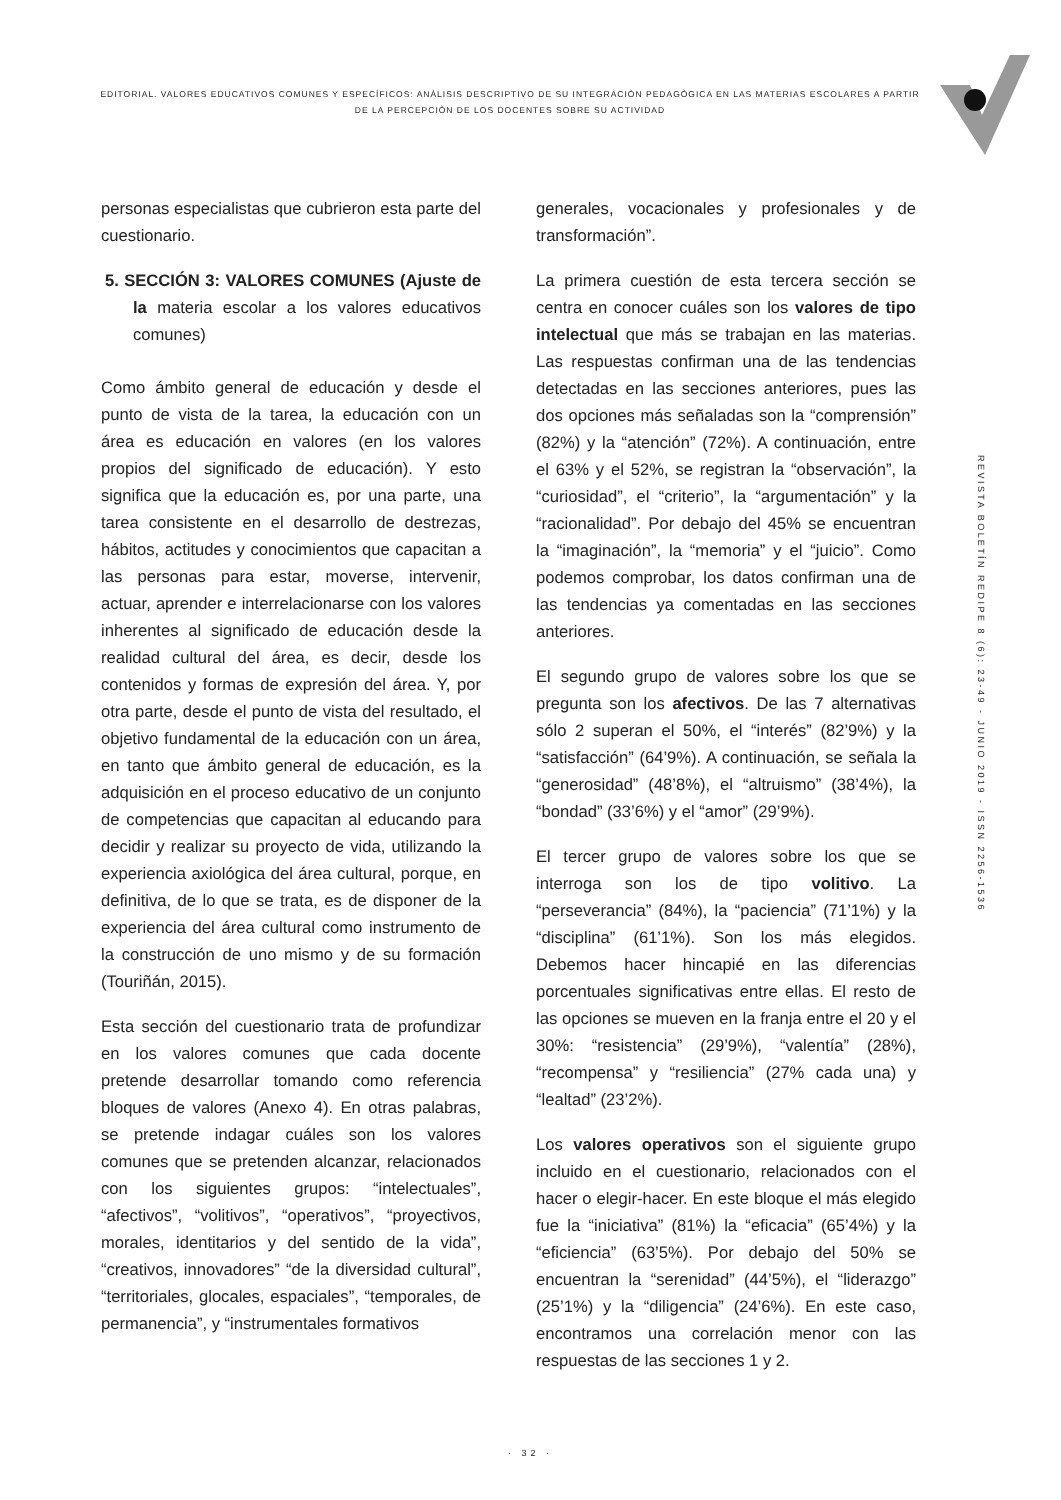EDITORIAL. VALORES EDUCATIVOS COMUNES Y ESPECÍFICOS: ANÀLISIS DESCRIPTIVO DE SU INTEGRACIÒN PEDAGÒGICA EN LAS MATERIAS ESCOLARES A PARTIR DE LA PERCEPCIÒN DE LOS DOCENTES SOBRE SU ACTIVIDAD
personas especialistas que cubrieron esta parte del cuestionario.
5. SECCIÓN 3: VALORES COMUNES (Ajuste de la materia escolar a los valores educativos comunes)
Como ámbito general de educación y desde el punto de vista de la tarea, la educación con un área es educación en valores (en los valores propios del significado de educación). Y esto significa que la educación es, por una parte, una tarea consistente en el desarrollo de destrezas, hábitos, actitudes y conocimientos que capacitan a las personas para estar, moverse, intervenir, actuar, aprender e interrelacionarse con los valores inherentes al significado de educación desde la realidad cultural del área, es decir, desde los contenidos y formas de expresión del área. Y, por otra parte, desde el punto de vista del resultado, el objetivo fundamental de la educación con un área, en tanto que ámbito general de educación, es la adquisición en el proceso educativo de un conjunto de competencias que capacitan al educando para decidir y realizar su proyecto de vida, utilizando la experiencia axiológica del área cultural, porque, en definitiva, de lo que se trata, es de disponer de la experiencia del área cultural como instrumento de la construcción de uno mismo y de su formación (Touriñán, 2015).
Esta sección del cuestionario trata de profundizar en los valores comunes que cada docente pretende desarrollar tomando como referencia bloques de valores (Anexo 4). En otras palabras, se pretende indagar cuáles son los valores comunes que se pretenden alcanzar, relacionados con los siguientes grupos: “intelectuales”, “afectivos”, “volitivos”, “operativos”, “proyectivos, morales, identitarios y del sentido de la vida”, “creativos, innovadores” “de la diversidad cultural”, “territoriales, glocales, espaciales”, “temporales, de permanencia”, y “instrumentales formativos
generales, vocacionales y profesionales y de transformación”.
La primera cuestión de esta tercera sección se centra en conocer cuáles son los valores de tipo intelectual que más se trabajan en las materias. Las respuestas confirman una de las tendencias detectadas en las secciones anteriores, pues las dos opciones más señaladas son la “comprensión” (82%) y la “atención” (72%). A continuación, entre el 63% y el 52%, se registran la “observación”, la “curiosidad”, el “criterio”, la “argumentación” y la “racionalidad”. Por debajo del 45% se encuentran la “imaginación”, la “memoria” y el “juicio”. Como podemos comprobar, los datos confirman una de las tendencias ya comentadas en las secciones anteriores.
El segundo grupo de valores sobre los que se pregunta son los afectivos. De las 7 alternativas sólo 2 superan el 50%, el “interés” (82’9%) y la “satisfacción” (64’9%). A continuación, se señala la “generosidad” (48’8%), el “altruismo” (38’4%), la “bondad” (33’6%) y el “amor” (29’9%).
El tercer grupo de valores sobre los que se interroga son los de tipo volitivo. La “perseverancia” (84%), la “paciencia” (71’1%) y la “disciplina” (61’1%). Son los más elegidos. Debemos hacer hincapié en las diferencias porcentuales significativas entre ellas. El resto de las opciones se mueven en la franja entre el 20 y el 30%: “resistencia” (29’9%), “valentía” (28%), “recompensa” y “resiliencia” (27% cada una) y “lealtad” (23’2%).
Los valores operativos son el siguiente grupo incluido en el cuestionario, relacionados con el hacer o elegir-hacer. En este bloque el más elegido fue la “iniciativa” (81%) la “eficacia” (65’4%) y la “eficiencia” (63’5%). Por debajo del 50% se encuentran la “serenidad” (44’5%), el “liderazgo” (25’1%) y la “diligencia” (24’6%). En este caso, encontramos una correlación menor con las respuestas de las secciones 1 y 2.
R E V I S T A B O L E T Í N R E D I P E 8 ( 6 ) : 2 3 - 4 9 - J U N I O 2 0 1 9 - I S S N 2 2 5 6 - 1 5 3 6
· 32 ·